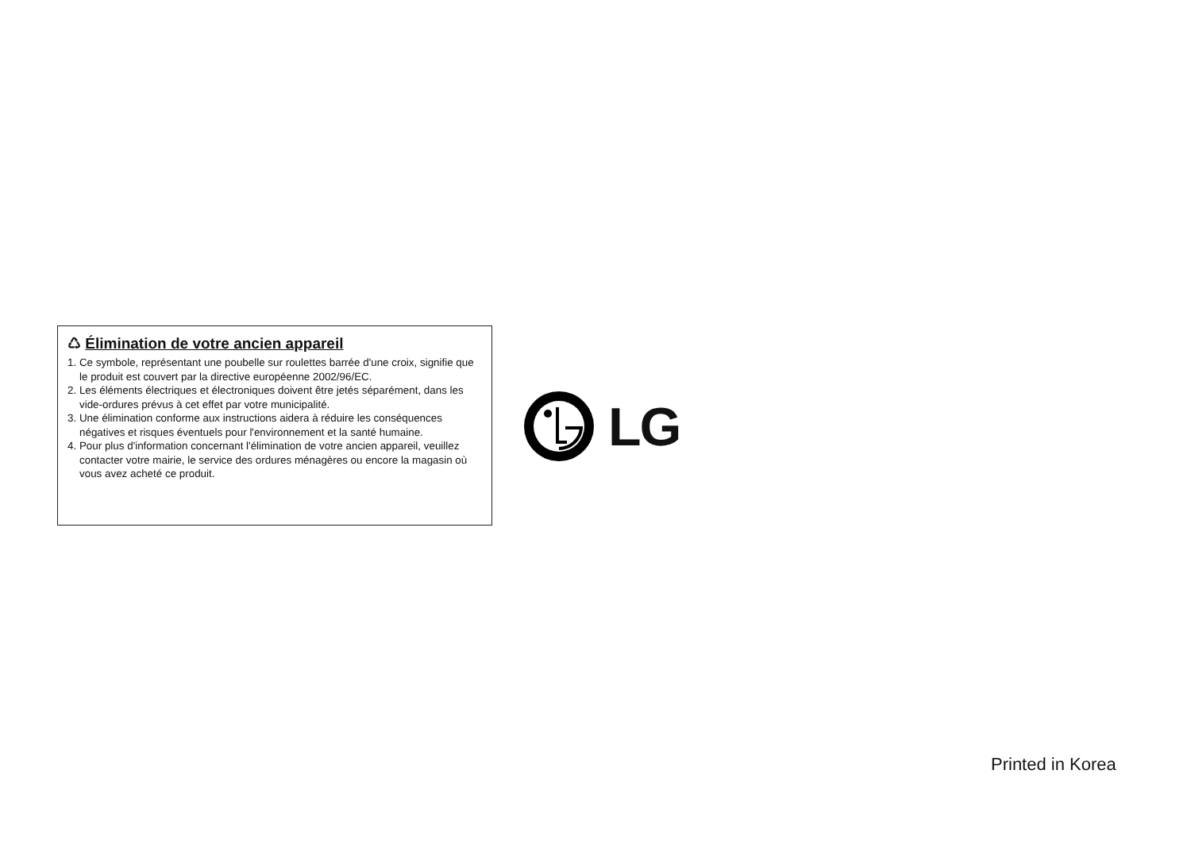♺ Élimination de votre ancien appareil
1. Ce symbole, représentant une poubelle sur roulettes barrée d'une croix, signifie que le produit est couvert par la directive européenne 2002/96/EC.
2. Les éléments électriques et électroniques doivent être jetés séparément, dans les vide-ordures prévus à cet effet par votre municipalité.
3. Une élimination conforme aux instructions aidera à réduire les conséquences négatives et risques éventuels pour l'environnement et la santé humaine.
4. Pour plus d'information concernant l'élimination de votre ancien appareil, veuillez contacter votre mairie, le service des ordures ménagères ou encore la magasin où vous avez acheté ce produit.
LG
Printed in Korea